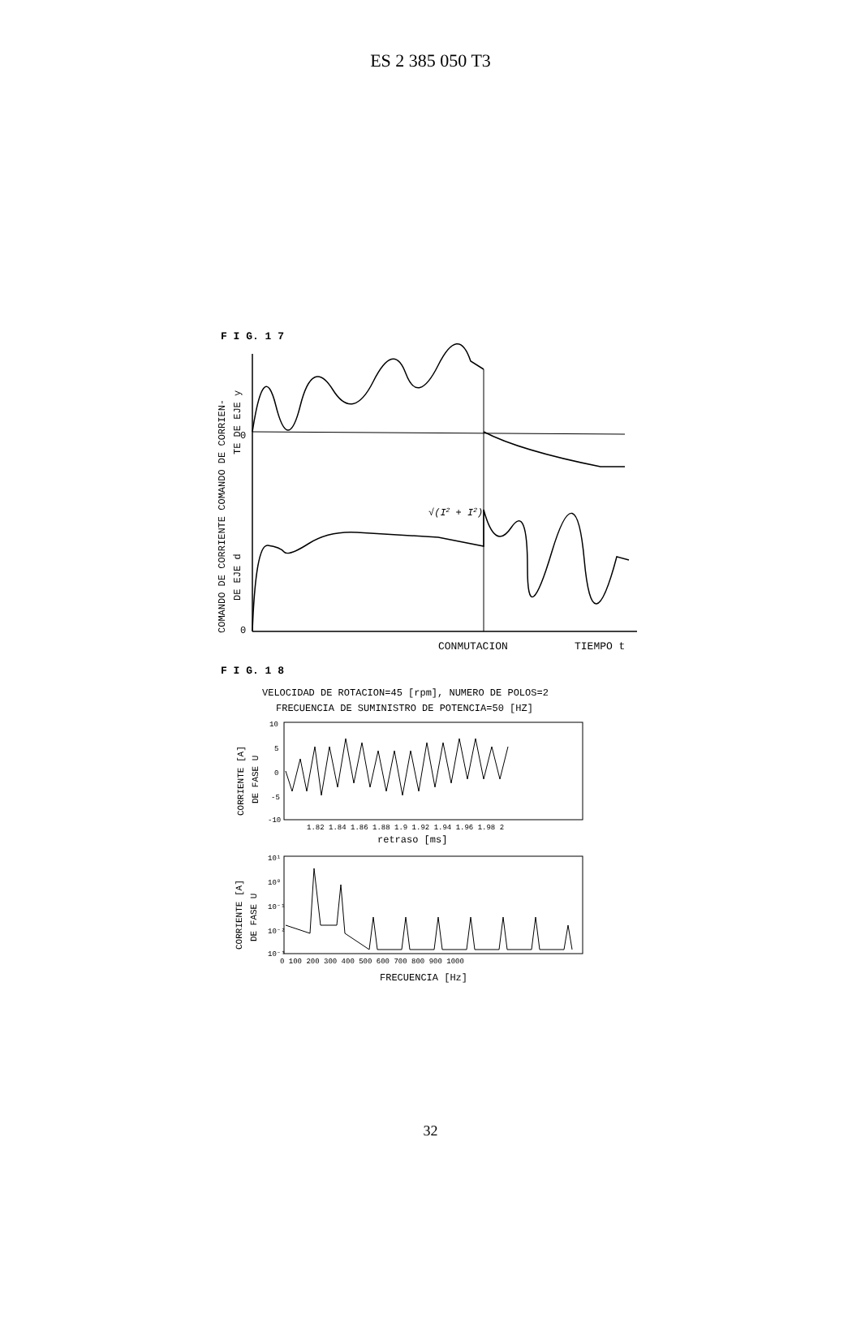ES 2 385 050 T3
F I G. 1 7
COMANDO DE CORRIENTE COMANDO DE CORRIEN-
TE DE EJE y
DE EJE d
0
0
√(I2 + I2)
CONMUTACION
TIEMPO t
F I G. 1 8
VELOCIDAD DE ROTACION=45 [rpm], NUMERO DE POLOS=2
FRECUENCIA DE SUMINISTRO DE POTENCIA=50 [HZ]
CORRIENTE [A]
DE FASE U
10
5
0
-5
-10
1.82 1.84 1.86 1.88 1.9 1.92 1.94 1.96 1.98 2
retraso [ms]
CORRIENTE [A]
DE FASE U
10¹
10⁰
10⁻¹
10⁻²
10⁻³
0 100 200 300 400 500 600 700 800 900 1000
FRECUENCIA [Hz]
32